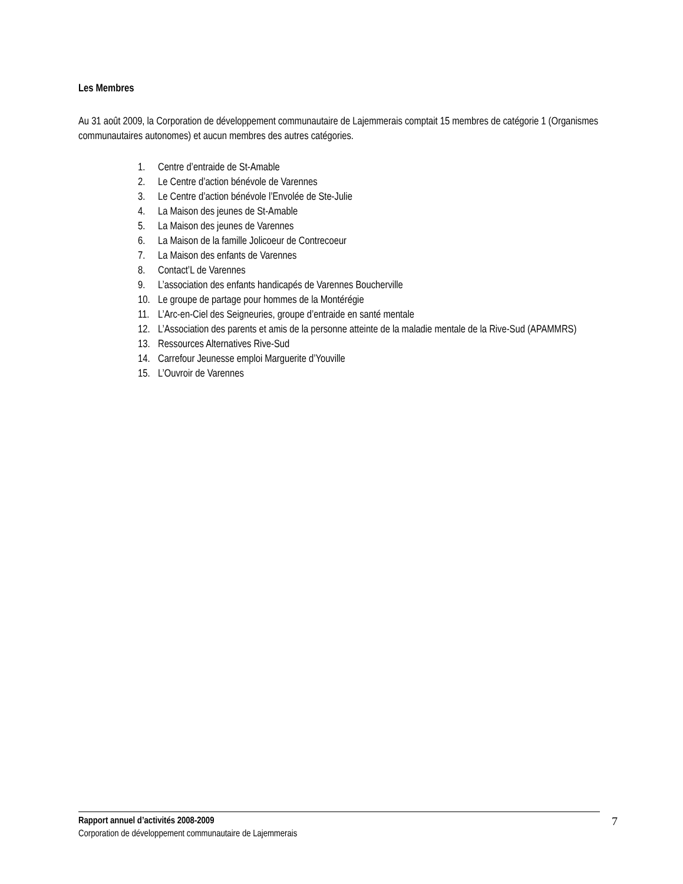Les Membres
Au 31 août 2009, la Corporation de développement communautaire de Lajemmerais comptait 15 membres de catégorie 1 (Organismes communautaires autonomes) et aucun membres des autres catégories.
1. Centre d’entraide de St-Amable
2. Le Centre d’action bénévole de Varennes
3. Le Centre d’action bénévole l’Envolée de Ste-Julie
4. La Maison des jeunes de St-Amable
5. La Maison des jeunes de Varennes
6. La Maison de la famille Jolicoeur de Contrecoeur
7. La Maison des enfants de Varennes
8. Contact’L de Varennes
9. L’association des enfants handicapés de Varennes Boucherville
10. Le groupe de partage pour hommes de la Montérégie
11. L’Arc-en-Ciel des Seigneuries, groupe d’entraide en santé mentale
12. L’Association des parents et amis de la personne atteinte de la maladie mentale de la Rive-Sud (APAMMRS)
13. Ressources Alternatives Rive-Sud
14. Carrefour Jeunesse emploi Marguerite d’Youville
15. L’Ouvroir de Varennes
Rapport annuel d’activités 2008-2009 7
Corporation de développement communautaire de Lajemmerais